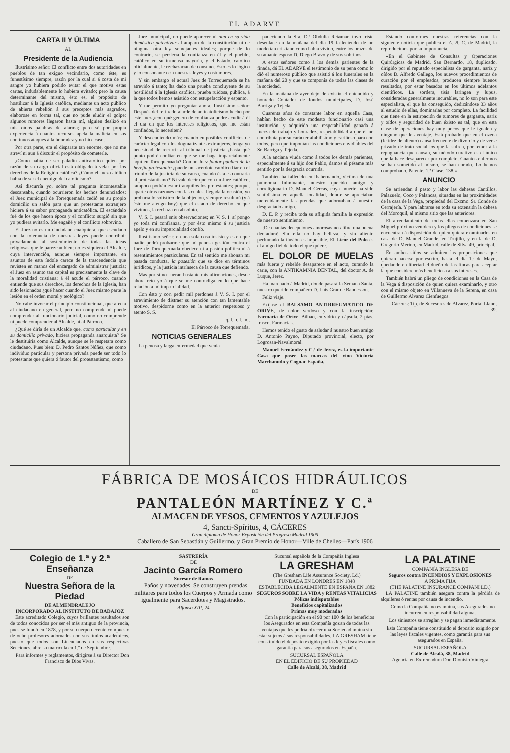EL ADARVE
CARTA II Y ÚLTIMA
AL
Presidente de la Audiencia
Ilustrísimo señor: El conflicto entre dos autoridades en pueblos de tan exiguo vecindario, como éste, es funestísimo siempre, razón por la cual si á costa de mi sangre yo hubiera podido evitar el que motiva estas cartas, indudablemente lo hubiera evitado; pero la causa determinante del mismo, ésto es, el propósito de hostilizar á la Iglesia católica, mediante un acto público de abierta rebelión á sus preceptos más sagrados, elaborose en forma tal, que no pude eludir el golpe: algunos rumores llegaron hasta mí, alguien deslizó en mis oídos palabras de alarma; pero sé por propia experiencia á cuantos recursos apela la malicia en sus continuos ataques á la honradez y no hice caso.
Por otra parte, era el disparate tan enorme, que no me atreví ni aun á discutir el propósito de cometerle.
¿Cómo había de ser paladín anticatólico quien por razón de su cargo oficial está obligado á velar por los derechos de la Religión católica? ¿Cómo el Juez católico había de ser el enemigo del catolicismo?
Así discurría yo, sobre tal pregunta incontestable descansaba, cuando ocurrieron los hechos denunciados: el Juez municipal de Torrequemada cedió en su propio domicilio un salón para que un protestante extranjero hiciera á su sabor propaganda anticatólica. El escándalo fué de los que hacen época y el conflicto surgió sin que yo pudiera evitarlo. Me engañé y el conflicto sobrevino.
El Juez no es un ciudadano cualquiera, que escudado con la tolerancia de nuestras leyes puede contribuir privadamente al sostenimiento de todas las ideas religiosas que le parezcan bien; no es siquiera el Alcalde, cuya intervención, aunque siempre importante, en asuntos de esta índole carece de la trascendencia que revisten en manos del encargado de administrar justicia; el Juez en asunto tan capital es precisamente la clave de la moralidad cristiana: á él acude el párroco, cuando entiende que sus derechos, los derechos de la Iglesia, han sido lesionados ¿qué hacer cuando el Juez mismo parte la lesión en el orden moral y teológico?
No cabe invocar el principio constitucional, que afecta al ciudadano en general, pero no comprende ni puede comprender al funcionario judicial, como no comprende ni puede comprender al Alcalde, ni al Párroco.
¿Qué se diría de un Alcalde que, como particular y en su domicilio privado, hiciera propaganda anarquista? Se le destituiría como Alcalde, aunque se le respetara como ciudadano. Pues bien: D. Pedro Santos Núñez, que como individuo particular y persona privada puede ser todo lo protestante que quiera ó fautor del protestantismo, como
Juez municipal, no puede aparecer ni aun en su vida doméstica patentizar al amparo de la constitución ni de ninguna otra ley semejantes ideales; porque de lo contrario, se perdería la confianza en él y el pueblo, católico en su inmensa mayoría, y el Estado, católico oficialmente, le rechazarían de consuno. Esto es lo lógico y lo consonante con nuestras leyes y costumbres.
Y sin embargo el actual Juez de Torrequemada se ha atrevido á tanto; ha dado una prueba concluyente de su hostilidad á la Iglesia católica, prueba ruidosa, pública, á la que todos hemos asistido con estupefacción y espanto.
Y me permito yo preguntar ahora, Ilustrísimo señor: Después del refinado alarde de anticatolicismo hecho por este Juez ¿con qué género de confianza podré acudir á él el día en que los intereses religiosos, que me están confiados, lo necesiten?
Y descendiendo más: cuando en posibles conflictos de carácter legal con los dogmatizantes extranjeros, tenga yo necesidad de recurrir al tribunal de justicia ¿hasta qué punto podré confiar en que se me haga imparcialmente aquí en Torrequemada? Con un Juez fautor público de la herejía protestante ¿puede un sacerdote católico fiar en el triunfo de la justicia de su causa, cuando ésta es contraria al protestantismo? Ni vale decir que con un Juez católico, tampoco podrán estar tranquilos los protestantes; porque, aparte otras razones con las cuales, llegada la ocasión, yo probaría lo sofístico de la objeción, siempre resultará (y á ésto me atengo hoy) que el estado de derecho en que vivimos, la rechaza en absoluto.
V. S. I. pesará mis observaciones; en V. S. I. sí pongo yo toda mi confianza, y por ésto mismo á su justicia apelo y en su imparcialidad confío.
Ilustrísimo señor: en una sola cosa insisto y es en que nadie podrá probarme que mi penosa gestión contra el Juez de Torrequemada obedece ni á pasión política ni á resentimientos particulares. En tal sentido me abonan mi pasada conducta, la posesión que se dice en términos jurídicos, y la justicia intrínseca de la causa que defiendo.
Mas por si no fueran bastante mis afirmaciones, desde ahora reto yo á que se me contradiga en lo que hace relación á mi imparcialidad.
Con ésto y con pedir mil perdones á V. S. I. por el atrevimiento de distraer su atención con tan lamentable motivo, despídome como en la anterior respetuoso y atento S. S.
q. l. b. l. m.,
El Párroco de Torrequemada.
NOTICIAS GENERALES
La penosa y larga enfermedad que venía
padeciendo la Sra. D.ª Obdulia Retamar, tuvo triste desenlace en la mañana del día 19 falleciendo de un modo tan cristiano como había vivido, entre los brazos de su amante esposo D. Diego Bravo y de sus sobrinos.
A estos señores como á los demás parientes de la finada, dá EL ADARVE el testimonio de su pena como lo dió el numeroso público que asistió á los funerales en la mañana del 20 y que se componía de todas las clases de la sociedad.
En la mañana de ayer dejó de existir el entendido y honrado Contador de fondos municipales, D. José Barriga y Tejeda.
Cuarenta años de constante labor en aquella Casa, habían hecho de este modesto funcionario casi una institución, y adquirido una respetabilidad ganada á fuerza de trabajo y honradez, respetabilidad á que él no contribuía por su carácter afabilísimo y cariñoso para con todos, pero que imponían las condiciones envidiables del Sr. Barriga y Tejeda.
A la anciana viuda como á todos los demás parientes, especialmente á su hijo don Pablo, damos el pésame más sentido por la desgracia ocurrida.
También ha fallecido en Ibahernando, víctima de una pulmonía fulminante, nuestro querido amigo y correligionario D. Manuel Cercas, cuya muerte ha sido sentidísima en aquella localidad, donde se apreciaban merecidamente las prendas que adornaban á nuestro desgraciado amigo.
D. E. P. y reciba toda su afligida familia la expresión de nuestro sentimiento.
¡De cuántas decepciones amorosas nos libra una buena dentadura! Sin ella no hay belleza, y sin aliento perfumado la ilusión es imposible. El Licor del Polo es el amigo fiel de todo el que quiere.
EL DOLOR DE MUELAS más fuerte y rebelde desaparece en el acto, curando la carie, con la ANTIKAMNIA DENTAL, del doctor A. de Luque, Jerez.
Ha marchado á Madrid, donde pasará la Semana Santa, nuestro querido compañero D. Luis Grande Baudesson.
Feliz viaje.
Exíjase el BALSAMO ANTIRREUMATICO DE ORIVE, de color verdoso y con la inscripción: Farmacia de Orive, Bilbao, en vidrio y cápsula. 2 ptas. frasco. Farmacias.
Hemos tenido el gusto de saludar á nuestro buen amigo D. Antonio Payno, Diputado provincial, electo, por Logrosan-Navalmoral.
Manuel Fernández y C.ª de Jerez, es la importante Casa que posee las marcas del vino Victoria Marchanudo y Cognac España.
Estando conformes nuestras referencias con la siguiente noticia que publica el A. B. C. de Madrid, la reproducimos por su importancia.
«En el Gabinete de Consultas y Operaciones Quirúrgicas de Madrid, San Bernardo, 18, duplicado, dirigido por el reputado especialista de garganta, naríz y oídos D. Alfredo Gallego, los nuevos procedimientos de curación por él empleados, producen siempre buenos resultados, por estar basados en los últimos adelantos científicos. La sordera, tisis laringea y lupus, consideradas generalmente incurables, no lo son para este especialista, el que ha conseguido, dedicándose 33 años al estudio de ellas, dominarlas por completo. La facilidad que tiene en la estirpación de tumores de garganta, nariz y oídos y seguridad de buen éxisto es tal, que en esta clase de operaciones hay muy pocos que le igualen y ninguno que le aventaje. Está probado que en el ozena (fetidez de aliento) causa frecuente de divorcio y de verse privado de trato social los que la sufren, por temor á la repugnancia que causan, su método curativo es el único que la hace desaparecer por completo. Cuantos enfermos se han sometido al mismo, se han curado. Lo hemos comprobado. Patente, 1.ª Clase, 138.»
ANUNCIO
Se arriendan á pasto y labor las dehesas Cantillos, Palazuelo, Coco y Palancas, situadas en las proximidades de la casa de la Vega, propiedad del Excmo. Sr. Conde de Cerrajería. Y para labrarse en toda su extensión la dehesa del Moroquil, al mismo sitio que las anteriores.
El arrendamiento de todas ellas comenzará en San Miguel próximo venidero y los pliegos de condiciones se encuentran á disposición de quien quiera examinarlos en casa de D. Manuel Grande, en Trujillo, y en la de D. Gregorio Merino, en Madrid, calle de Silva 49, principal.
En ambos sitios se admiten las proposiciones que quieran hacerse por escrito, hasta el día 1.º de Mayo, quedando en libertad el dueño de las fincas para aceptar la que considere más beneficiosa á sus intereses.
También habrá un pliego de condiciones en la Casa de la Vega á disposición de quien quiera examinarlo, y otro con el mismo objeto en Villanueva de la Serena, en casa de Guillermo Alvarez Cienfuegos.
Cáceres: Tip. de Sucesores de Alvarez, Portal Llano, 39.
FÁBRICA DE MOSÁICOS HIDRÁULICOS
DE
PANTALEÓN MARTÍNEZ Y C.ª
ALMACEN DE YESOS, CEMENTOS Y AZULEJOS
4, Sancti-Spíritus, 4, CÁCERES
Gran diploma de Honor Exposición del Progreso Madrid 1905
Caballero de San Sebastián y Guillermo, y Gran Premio de Honor—Ville de Chelles—París 1906
Colegio de 1.ª y 2.ª Enseñanza
DE
Nuestra Señora de la Piedad
DE ALMENDRALEJO
INCORPORADO AL INSTITUTO DE BADAJOZ
Este acreditado Colegio, cuyos brillantes resultados son de todos conocidos por ser el más antiguo de la provincia, pues se fundó en 1878, y por su cuerpo decente compuesto de ocho profesores adornados con sus títulos académicos, puesto que todos son Licenciados en sus respectivas Secciones, abre su matrícula en 1.º de Septiembre.
Para informes y reglamentos, dirigirse á su Director Don Francisco de Dios Vivas.
SASTRERÍA
DE
Jacinto García Romero
Sucesor de Ramos
Paños y novedades. Se construyen prendas militares para todos los Cuerpos y Armada como igualmente para Sacerdotes y Magistrados.
Alfonso XIII, 24
Sucursal española de la Compañía Inglesa
LA GRESHAM
(The Gresham Life Assurance Society, Ld.)
FUNDADA EN LONDRES EN 1848
ESTABLECIDA LEGALMENTE EN ESPAÑA EN 1882
SEGUROS SOBRE LA VIDA y RENTAS VITALICIAS
Pólizas indisputables
Beneficios capitalizados
Primas muy moderadas
Con la participación en el 90 por 100 de los beneficios los Asegurados en esta Compañía gozan de todas las ventajas que les podría ofrecer una Sociedad mutua sin estar sujetos á sus responsabilidades. LA GRESHAM tiene constituido el depósito exigido por las leyes fiscales como garantía para sus asegurados en España.
SUCURSAL ESPAÑOLA
EN EL EDIFICIO DE SU PROPIEDAD
Calle de Alcalá, 38, Madrid
LA PALATINE
COMPAÑÍA INGLESA DE
Seguros contra INCENDIOS Y EXPLOSIONES
A PRIMA FIJA
(THE PALATINE INSURANCE COMPANI LD.)
LA PALATINE también asegura contra la pérdida de alquileres ó rentas por causa de incendio.
Como la Compañía no es mutua, sus Asegurados no incurren en responsabilidad alguna.
Los siniestros se arreglan y se pagan inmediatamente.
Esta Compañía tiene constituido el depósito exigido por las leyes fiscales vigentes, como garantía para sus asegurados en España.
SUCURSAL ESPAÑOLA
Calle de Alcalá, 38, Madrid
Agencia en Extremadura Don Dionisio Viniegra